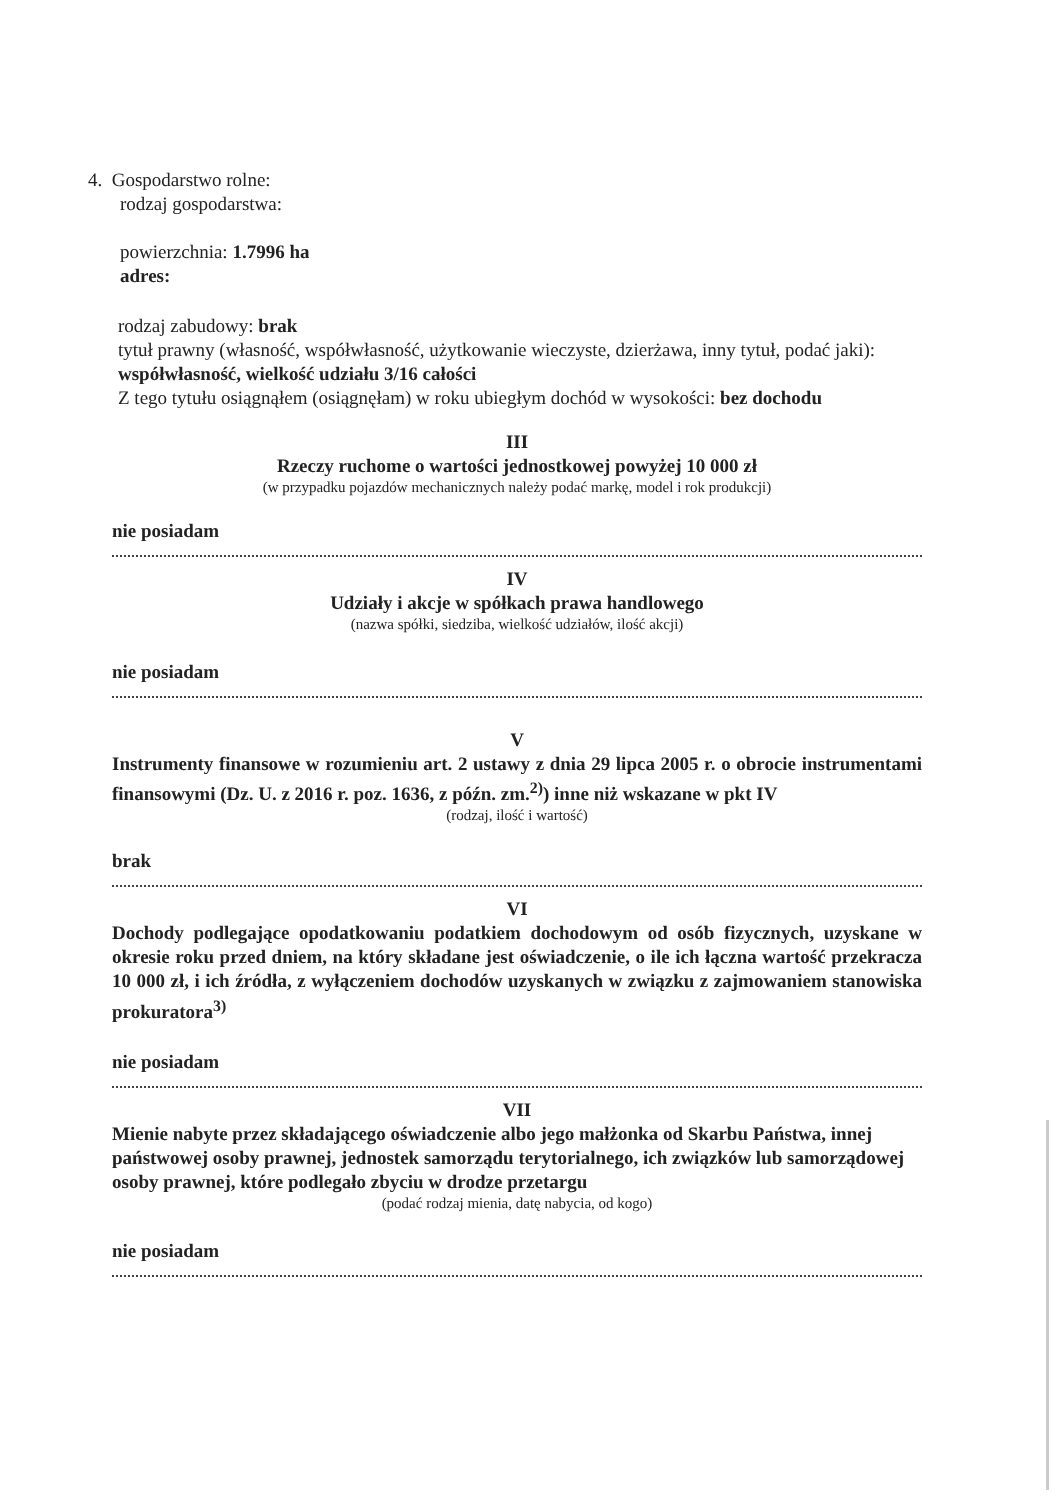4. Gospodarstwo rolne:
rodzaj gospodarstwa:
powierzchnia: 1.7996 ha
adres:
rodzaj zabudowy: brak
tytuł prawny (własność, współwłasność, użytkowanie wieczyste, dzierżawa, inny tytuł, podać jaki): współwłasność, wielkość udziału 3/16 całości
Z tego tytułu osiągnąłem (osiągnęłam) w roku ubiegłym dochód w wysokości: bez dochodu
III
Rzeczy ruchome o wartości jednostkowej powyżej 10 000 zł
(w przypadku pojazdów mechanicznych należy podać markę, model i rok produkcji)
nie posiadam
IV
Udziały i akcje w spółkach prawa handlowego
(nazwa spółki, siedziba, wielkość udziałów, ilość akcji)
nie posiadam
V
Instrumenty finansowe w rozumieniu art. 2 ustawy z dnia 29 lipca 2005 r. o obrocie instrumentami finansowymi (Dz. U. z 2016 r. poz. 1636, z późn. zm.<sup>2)</sup>) inne niż wskazane w pkt IV
(rodzaj, ilość i wartość)
brak
VI
Dochody podlegające opodatkowaniu podatkiem dochodowym od osób fizycznych, uzyskane w okresie roku przed dniem, na który składane jest oświadczenie, o ile ich łączna wartość przekracza 10 000 zł, i ich źródła, z wyłączeniem dochodów uzyskanych w związku z zajmowaniem stanowiska prokuratora<sup>3)</sup>
nie posiadam
VII
Mienie nabyte przez składającego oświadczenie albo jego małżonka od Skarbu Państwa, innej państwowej osoby prawnej, jednostek samorządu terytorialnego, ich związków lub samorządowej osoby prawnej, które podlegało zbyciu w drodze przetargu
(podać rodzaj mienia, datę nabycia, od kogo)
nie posiadam